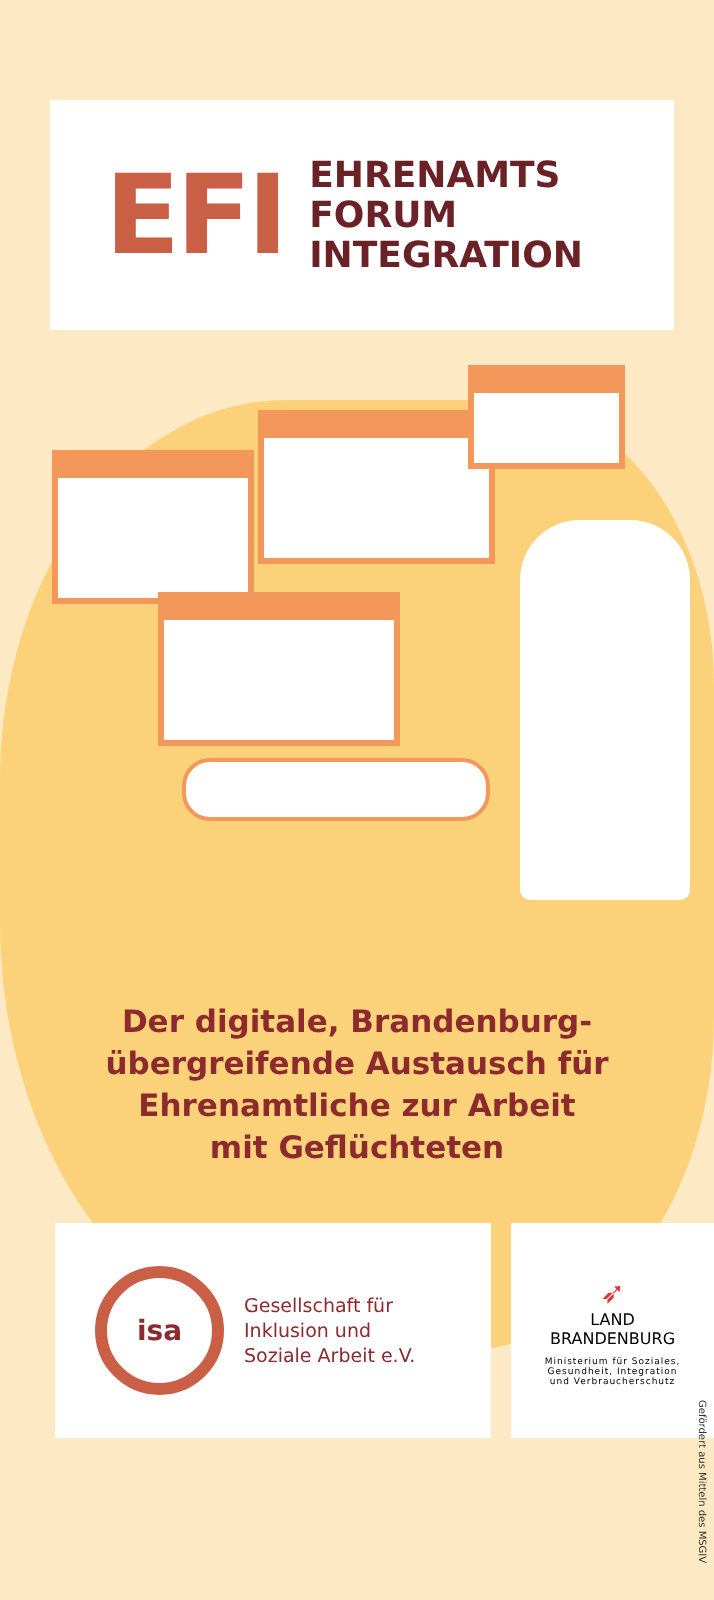EFI
EHRENAMTS
FORUM
INTEGRATION
Der digitale, Brandenburg-
übergreifende Austausch für
Ehrenamtliche zur Arbeit
mit Geflüchteten
isa
Gesellschaft für
Inklusion und
Soziale Arbeit e.V.
➶
LAND
BRANDENBURG
Ministerium für Soziales,
Gesundheit, Integration
und Verbraucherschutz
Gefördert aus Mitteln des MSGIV